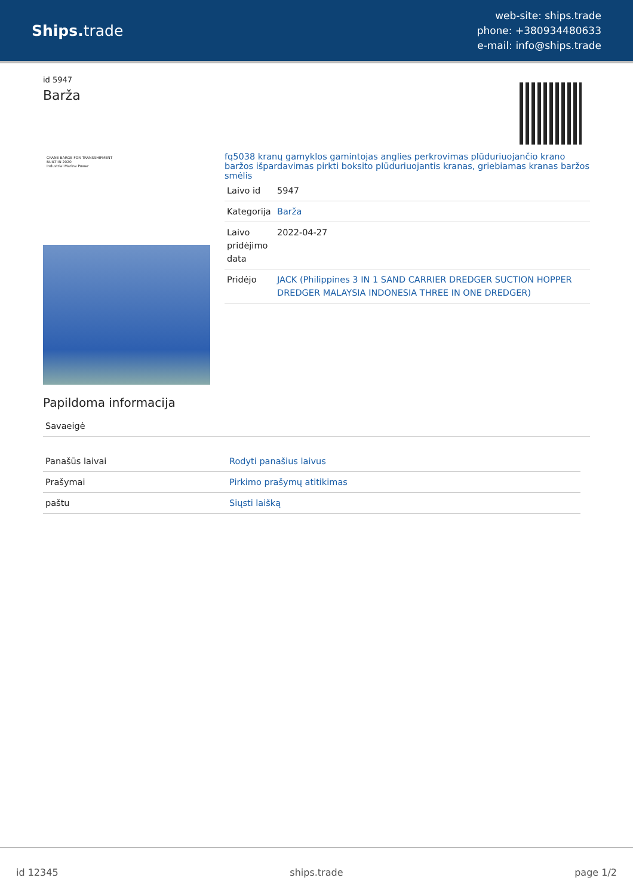Ships. trade
web-site: ships.trade
phone: +380934480633
e-mail: info@ships.trade
id 5947
Barža
CRANE BARGE FOR TRANSSHIPMENT
BUILT IN 2020
Industrial Marine Power
fq5038 kranų gamyklos gamintojas anglies perkrovimas plūduriuojančio krano baržos išpardavimas pirkti boksito plūduriuojantis kranas, griebiamas kranas baržos smėlis
| Laivo id | 5947 |
| Kategorija | Barža |
| Laivo pridėjimo data | 2022-04-27 |
| Pridėjo | JACK (Philippines 3 IN 1 SAND CARRIER DREDGER SUCTION HOPPER DREDGER MALAYSIA INDONESIA THREE IN ONE DREDGER) |
Papildoma informacija
| Savaeigė |
| Panašūs laivai | Rodyti panašius laivus |
| Prašymai | Pirkimo prašymų atitikimas |
| paštu | Siųsti laišką |
id 12345 ships.trade page 1/2